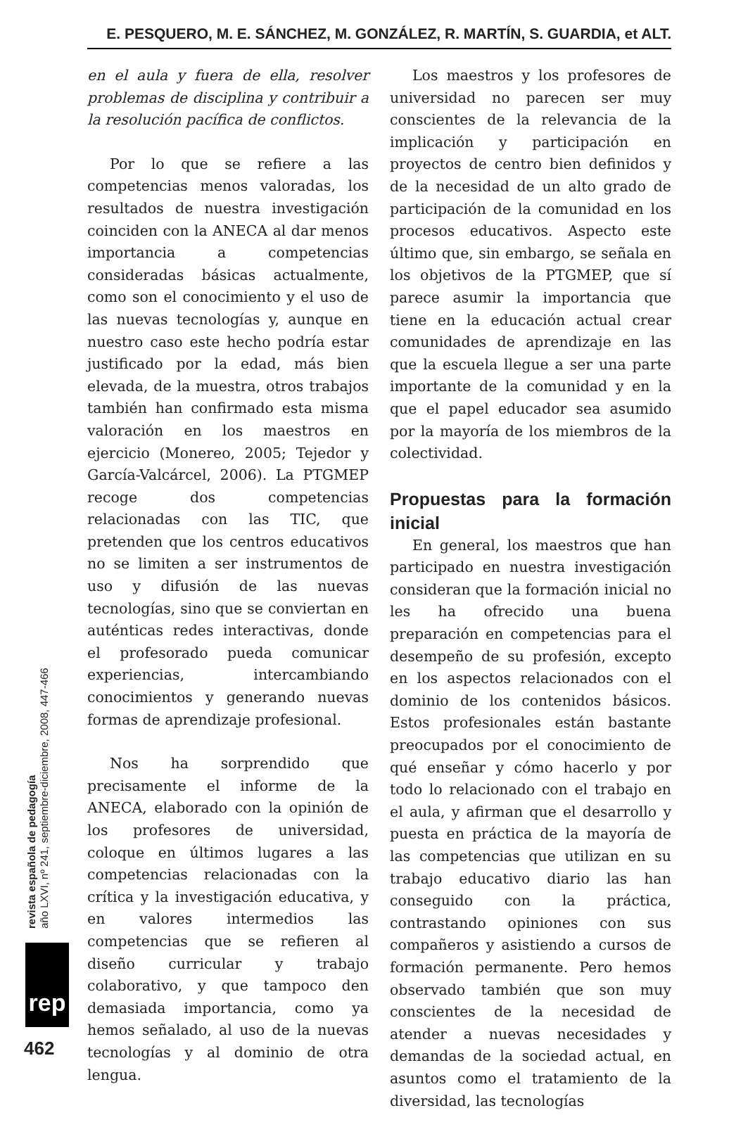E. PESQUERO, M. E. SÁNCHEZ, M. GONZÁLEZ, R. MARTÍN, S. GUARDIA, et ALT.
en el aula y fuera de ella, resolver problemas de disciplina y contribuir a la resolución pacífica de conflictos.
Por lo que se refiere a las competencias menos valoradas, los resultados de nuestra investigación coinciden con la ANECA al dar menos importancia a competencias consideradas básicas actualmente, como son el conocimiento y el uso de las nuevas tecnologías y, aunque en nuestro caso este hecho podría estar justificado por la edad, más bien elevada, de la muestra, otros trabajos también han confirmado esta misma valoración en los maestros en ejercicio (Monereo, 2005; Tejedor y García-Valcárcel, 2006). La PTGMEP recoge dos competencias relacionadas con las TIC, que pretenden que los centros educativos no se limiten a ser instrumentos de uso y difusión de las nuevas tecnologías, sino que se conviertan en auténticas redes interactivas, donde el profesorado pueda comunicar experiencias, intercambiando conocimientos y generando nuevas formas de aprendizaje profesional.
Nos ha sorprendido que precisamente el informe de la ANECA, elaborado con la opinión de los profesores de universidad, coloque en últimos lugares a las competencias relacionadas con la crítica y la investigación educativa, y en valores intermedios las competencias que se refieren al diseño curricular y trabajo colaborativo, y que tampoco den demasiada importancia, como ya hemos señalado, al uso de la nuevas tecnologías y al dominio de otra lengua.
Los maestros y los profesores de universidad no parecen ser muy conscientes de la relevancia de la implicación y participación en proyectos de centro bien definidos y de la necesidad de un alto grado de participación de la comunidad en los procesos educativos. Aspecto este último que, sin embargo, se señala en los objetivos de la PTGMEP, que sí parece asumir la importancia que tiene en la educación actual crear comunidades de aprendizaje en las que la escuela llegue a ser una parte importante de la comunidad y en la que el papel educador sea asumido por la mayoría de los miembros de la colectividad.
Propuestas para la formación inicial
En general, los maestros que han participado en nuestra investigación consideran que la formación inicial no les ha ofrecido una buena preparación en competencias para el desempeño de su profesión, excepto en los aspectos relacionados con el dominio de los contenidos básicos. Estos profesionales están bastante preocupados por el conocimiento de qué enseñar y cómo hacerlo y por todo lo relacionado con el trabajo en el aula, y afirman que el desarrollo y puesta en práctica de la mayoría de las competencias que utilizan en su trabajo educativo diario las han conseguido con la práctica, contrastando opiniones con sus compañeros y asistiendo a cursos de formación permanente. Pero hemos observado también que son muy conscientes de la necesidad de atender a nuevas necesidades y demandas de la sociedad actual, en asuntos como el tratamiento de la diversidad, las tecnologías
revista española de pedagogía
año LXVI, nº 241, septiembre-diciembre, 2008, 447-466
rep
462